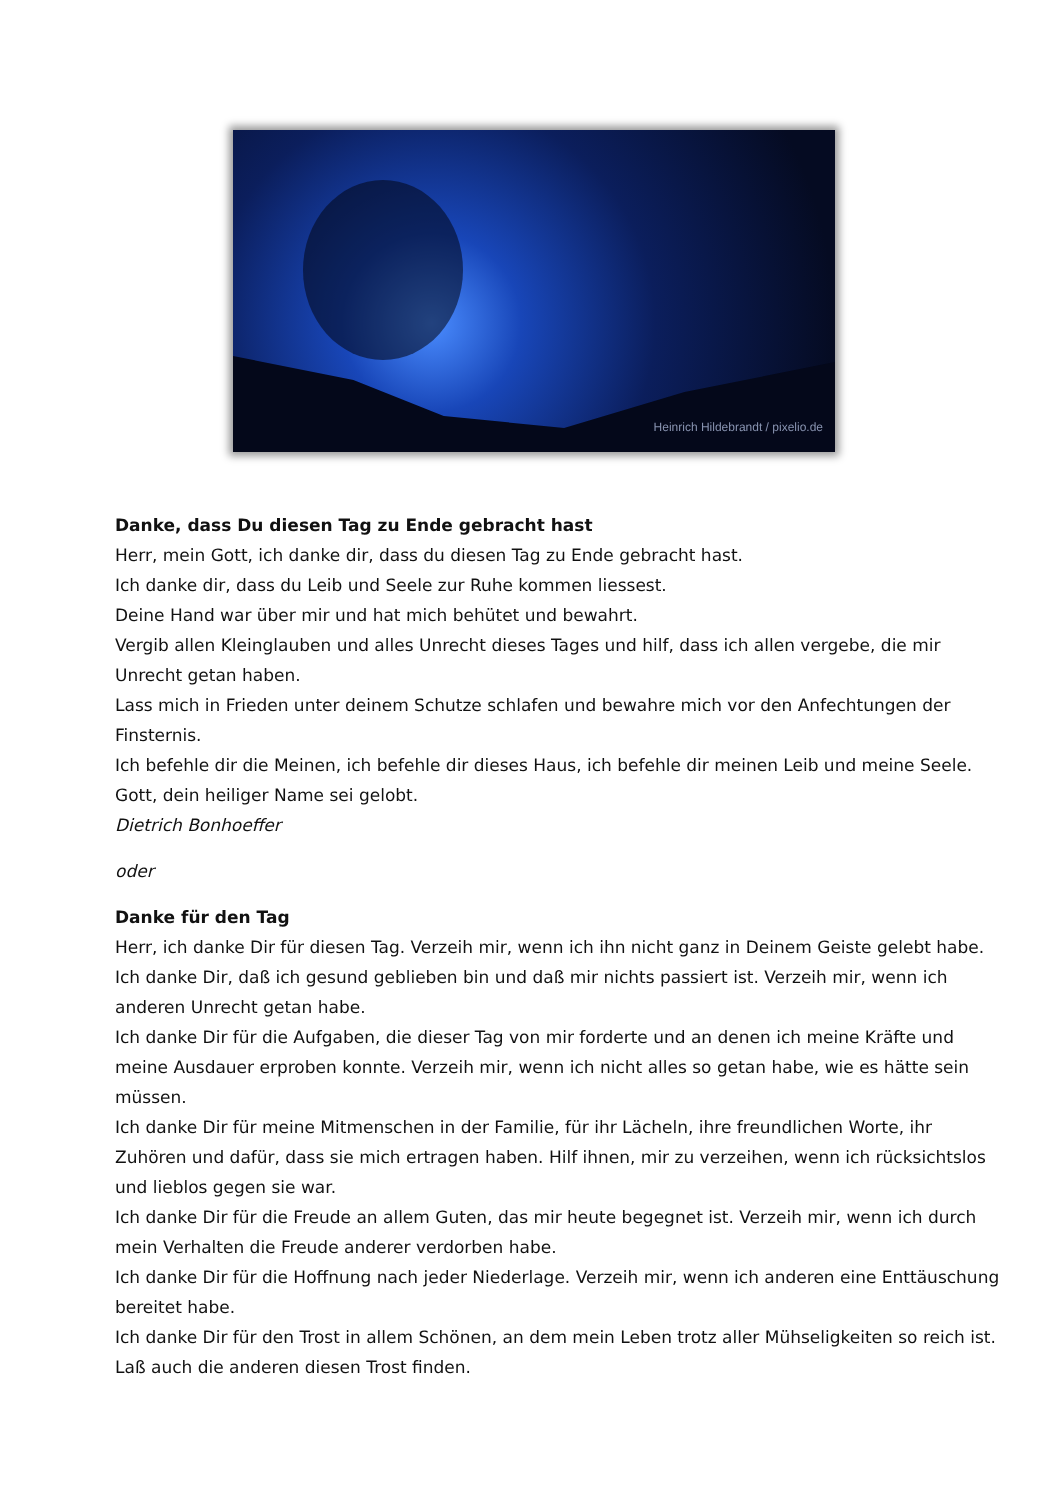Heinrich Hildebrandt / pixelio.de
Danke, dass Du diesen Tag zu Ende gebracht hast
Herr, mein Gott, ich danke dir, dass du diesen Tag zu Ende gebracht hast.
Ich danke dir, dass du Leib und Seele zur Ruhe kommen liessest.
Deine Hand war über mir und hat mich behütet und bewahrt.
Vergib allen Kleinglauben und alles Unrecht dieses Tages und hilf, dass ich allen vergebe, die mir Unrecht getan haben.
Lass mich in Frieden unter deinem Schutze schlafen und bewahre mich vor den Anfechtungen der Finsternis.
Ich befehle dir die Meinen, ich befehle dir dieses Haus, ich befehle dir meinen Leib und meine Seele.
Gott, dein heiliger Name sei gelobt.
Dietrich Bonhoeffer
oder
Danke für den Tag
Herr, ich danke Dir für diesen Tag. Verzeih mir, wenn ich ihn nicht ganz in Deinem Geiste gelebt habe. Ich danke Dir, daß ich gesund geblieben bin und daß mir nichts passiert ist. Verzeih mir, wenn ich anderen Unrecht getan habe.
Ich danke Dir für die Aufgaben, die dieser Tag von mir forderte und an denen ich meine Kräfte und meine Ausdauer erproben konnte. Verzeih mir, wenn ich nicht alles so getan habe, wie es hätte sein müssen.
Ich danke Dir für meine Mitmenschen in der Familie, für ihr Lächeln, ihre freundlichen Worte, ihr Zuhören und dafür, dass sie mich ertragen haben. Hilf ihnen, mir zu verzeihen, wenn ich rücksichtslos und lieblos gegen sie war.
Ich danke Dir für die Freude an allem Guten, das mir heute begegnet ist. Verzeih mir, wenn ich durch mein Verhalten die Freude anderer verdorben habe.
Ich danke Dir für die Hoffnung nach jeder Niederlage. Verzeih mir, wenn ich anderen eine Enttäuschung bereitet habe.
Ich danke Dir für den Trost in allem Schönen, an dem mein Leben trotz aller Mühseligkeiten so reich ist. Laß auch die anderen diesen Trost finden.